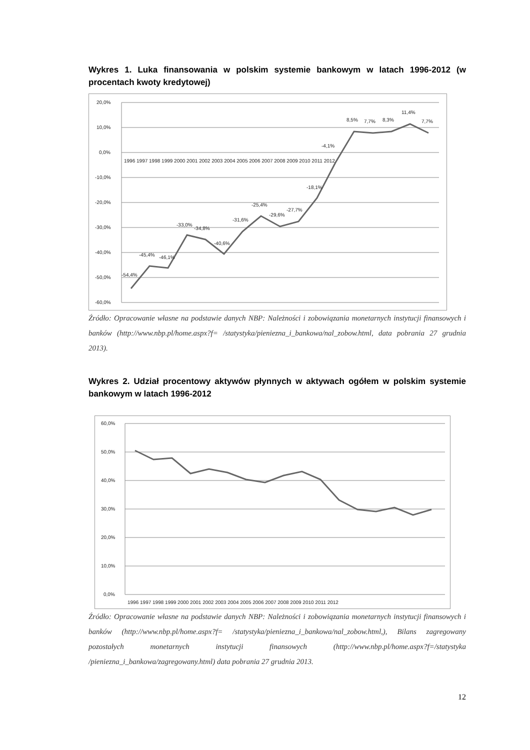Wykres 1. Luka finansowania w polskim systemie bankowym w latach 1996-2012 (w procentach kwoty kredytowej)
20,0%
10,0%
0,0%
-10,0%
-20,0%
-30,0%
-40,0%
-50,0%
-60,0%
1996 1997 1998 1999 2000 2001 2002 2003 2004 2005 2006 2007 2008 2009 2010 2011 2012
-54,4%
-45,4%
-46,1%
-33,0%
-34,8%
-40,6%
-31,6%
-25,4%
-29,6%
-27,7%
-18,1%
-4,1%
8,5%
7,7%
8,3%
11,4%
7,7%
Źródło: Opracowanie własne na podstawie danych NBP: Należności i zobowiązania monetarnych instytucji finansowych i banków (http://www.nbp.pl/home.aspx?f= /statystyka/pieniezna_i_bankowa/nal_zobow.html, data pobrania 27 grudnia 2013).
Wykres 2. Udział procentowy aktywów płynnych w aktywach ogółem w polskim systemie bankowym w latach 1996-2012
60,0%
50,0%
40,0%
30,0%
20,0%
10,0%
0,0%
1996 1997 1998 1999 2000 2001 2002 2003 2004 2005 2006 2007 2008 2009 2010 2011 2012
Źródło: Opracowanie własne na podstawie danych NBP: Należności i zobowiązania monetarnych instytucji finansowych i banków (http://www.nbp.pl/home.aspx?f= /statystyka/pieniezna_i_bankowa/nal_zobow.html,), Bilans zagregowany pozostałych monetarnych instytucji finansowych (http://www.nbp.pl/home.aspx?f=/statystyka /pieniezna_i_bankowa/zagregowany.html) data pobrania 27 grudnia 2013.
12